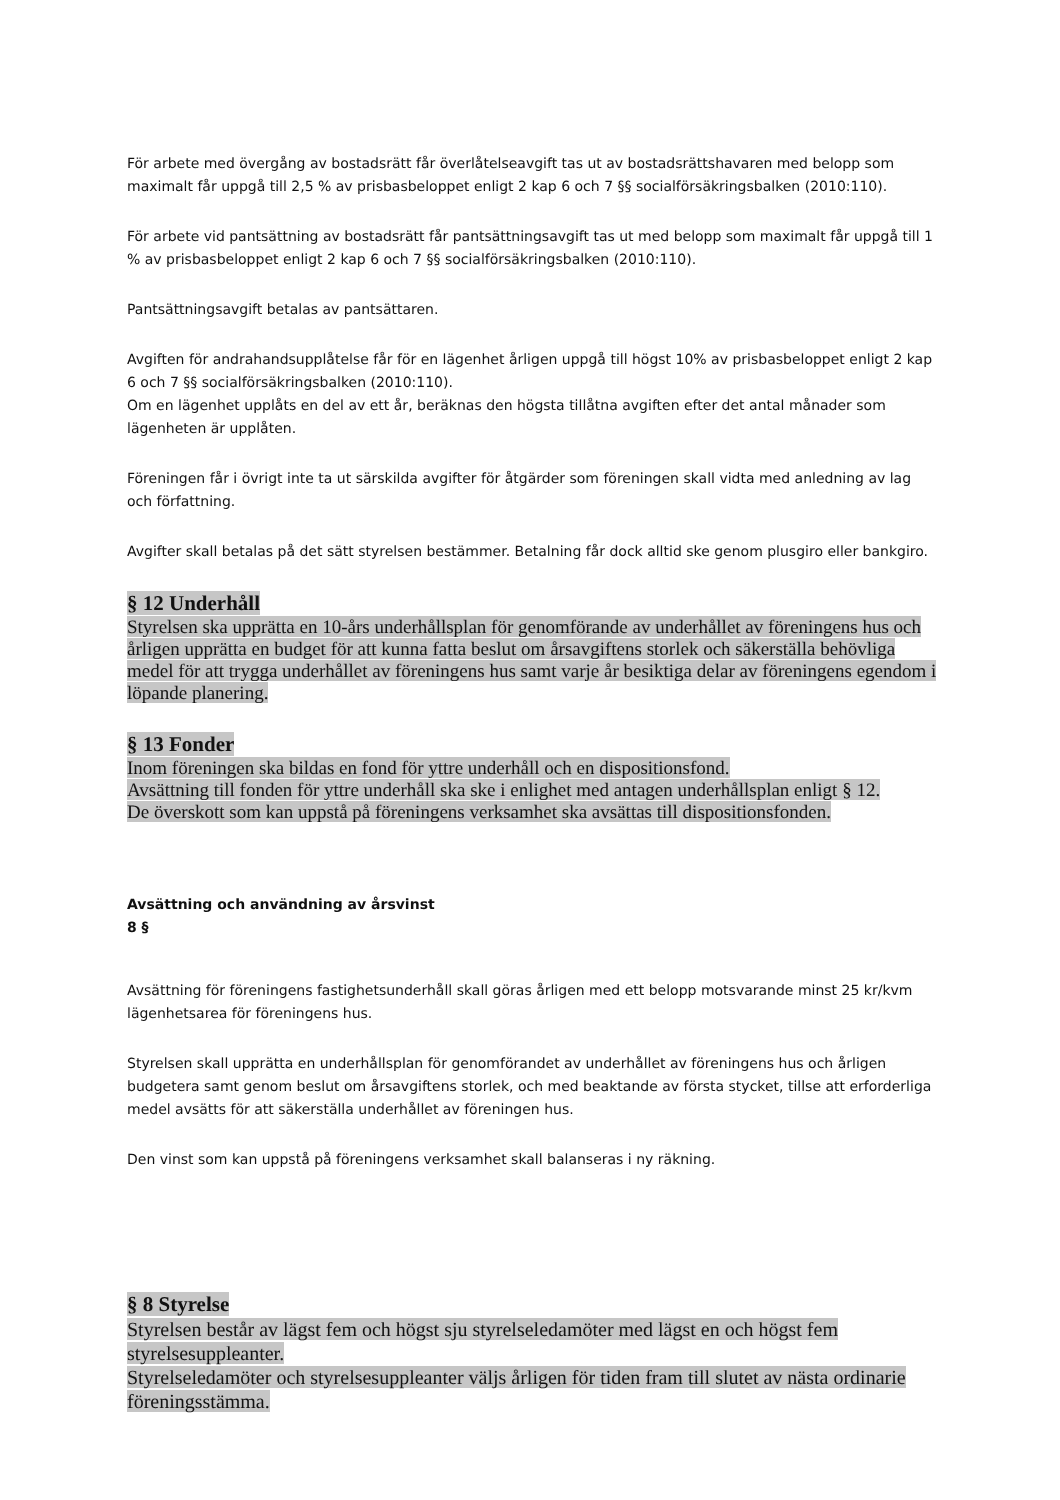För arbete med övergång av bostadsrätt får överlåtelseavgift tas ut av bostadsrättshavaren med belopp som maximalt får uppgå till 2,5 % av prisbasbeloppet enligt 2 kap 6 och 7 §§ socialförsäkringsbalken (2010:110).
För arbete vid pantsättning av bostadsrätt får pantsättningsavgift tas ut med belopp som maximalt får uppgå till 1 % av prisbasbeloppet enligt 2 kap 6 och 7 §§ socialförsäkringsbalken (2010:110).
Pantsättningsavgift betalas av pantsättaren.
Avgiften för andrahandsupplåtelse får för en lägenhet årligen uppgå till högst 10% av prisbasbeloppet enligt 2 kap 6 och 7 §§ socialförsäkringsbalken (2010:110).
Om en lägenhet upplåts en del av ett år, beräknas den högsta tillåtna avgiften efter det antal månader som lägenheten är upplåten.
Föreningen får i övrigt inte ta ut särskilda avgifter för åtgärder som föreningen skall vidta med anledning av lag och författning.
Avgifter skall betalas på det sätt styrelsen bestämmer. Betalning får dock alltid ske genom plusgiro eller bankgiro.
§ 12 Underhåll
Styrelsen ska upprätta en 10-års underhållsplan för genomförande av underhållet av föreningens hus och årligen upprätta en budget för att kunna fatta beslut om årsavgiftens storlek och säkerställa behövliga medel för att trygga underhållet av föreningens hus samt varje år besiktiga delar av föreningens egendom i löpande planering.
§ 13 Fonder
Inom föreningen ska bildas en fond för yttre underhåll och en dispositionsfond.
Avsättning till fonden för yttre underhåll ska ske i enlighet med antagen underhållsplan enligt § 12.
De överskott som kan uppstå på föreningens verksamhet ska avsättas till dispositionsfonden.
Avsättning och användning av årsvinst
8 §
Avsättning för föreningens fastighetsunderhåll skall göras årligen med ett belopp motsvarande minst 25 kr/kvm lägenhetsarea för föreningens hus.
Styrelsen skall upprätta en underhållsplan för genomförandet av underhållet av föreningens hus och årligen budgetera samt genom beslut om årsavgiftens storlek, och med beaktande av första stycket, tillse att erforderliga medel avsätts för att säkerställa underhållet av föreningen hus.
Den vinst som kan uppstå på föreningens verksamhet skall balanseras i ny räkning.
§ 8 Styrelse
Styrelsen består av lägst fem och högst sju styrelseledamöter med lägst en och högst fem styrelsesuppleanter.
Styrelseledamöter och styrelsesuppleanter väljs årligen för tiden fram till slutet av nästa ordinarie föreningsstämma.